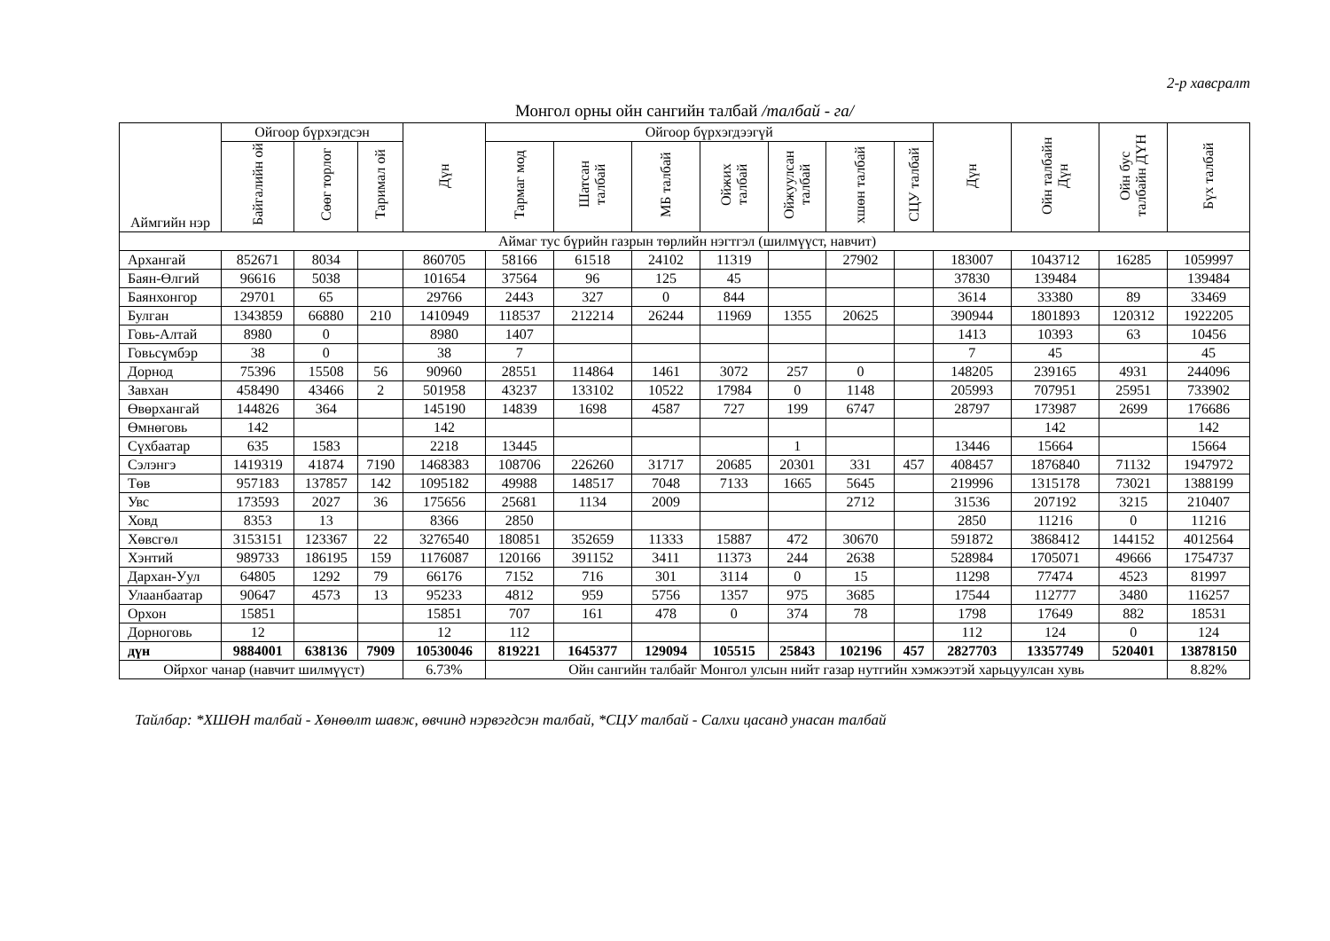2-р хавсралт
Монгол орны ойн сангийн талбай /талбай - га/
| Аймгийн нэр | Ойгоор бүрхэгдсэн | | | Дүн | Ойгоор бүрхэгдээгүй | | | | | | | Дүн | Ойн талбайн Дүн | Ойн бус талбайн ДҮН | Бүх талбай |
| --- | --- | --- | --- | --- | --- | --- | --- | --- | --- | --- | --- | --- | --- | --- | --- |
| | Байгалийн ой | Сөөг торлог | Таримал ой | | Тармаг мод | Шатсан талбай | МБ талбай | Ойжих талбай | Ойжуулсан талбай | хшөн талбай | СЦУ талбай | | | | |
| Аймаг тус бүрийн газрын төрлийн нэгтгэл (шилмүүст, навчит) | | | | | | | | | | | | | | | |
| Архангай | 852671 | 8034 | | 860705 | 58166 | 61518 | 24102 | 11319 | | 27902 | | 183007 | 1043712 | 16285 | 1059997 |
| Баян-Өлгий | 96616 | 5038 | | 101654 | 37564 | 96 | 125 | 45 | | | | 37830 | 139484 | | 139484 |
| Баянхонгор | 29701 | 65 | | 29766 | 2443 | 327 | 0 | 844 | | | | 3614 | 33380 | 89 | 33469 |
| Булган | 1343859 | 66880 | 210 | 1410949 | 118537 | 212214 | 26244 | 11969 | 1355 | 20625 | | 390944 | 1801893 | 120312 | 1922205 |
| Говь-Алтай | 8980 | 0 | | 8980 | 1407 | | | | | | | 1413 | 10393 | 63 | 10456 |
| Говьсүмбэр | 38 | 0 | | 38 | 7 | | | | | | | 7 | 45 | | 45 |
| Дорнод | 75396 | 15508 | 56 | 90960 | 28551 | 114864 | 1461 | 3072 | 257 | 0 | | 148205 | 239165 | 4931 | 244096 |
| Завхан | 458490 | 43466 | 2 | 501958 | 43237 | 133102 | 10522 | 17984 | 0 | 1148 | | 205993 | 707951 | 25951 | 733902 |
| Өвөрхангай | 144826 | 364 | | 145190 | 14839 | 1698 | 4587 | 727 | 199 | 6747 | | 28797 | 173987 | 2699 | 176686 |
| Өмнөговь | 142 | | | 142 | | | | | | | | | 142 | | 142 |
| Сүхбаатар | 635 | 1583 | | 2218 | 13445 | | | | 1 | | | 13446 | 15664 | | 15664 |
| Сэлэнгэ | 1419319 | 41874 | 7190 | 1468383 | 108706 | 226260 | 31717 | 20685 | 20301 | 331 | 457 | 408457 | 1876840 | 71132 | 1947972 |
| Төв | 957183 | 137857 | 142 | 1095182 | 49988 | 148517 | 7048 | 7133 | 1665 | 5645 | | 219996 | 1315178 | 73021 | 1388199 |
| Увс | 173593 | 2027 | 36 | 175656 | 25681 | 1134 | 2009 | | | 2712 | | 31536 | 207192 | 3215 | 210407 |
| Ховд | 8353 | 13 | | 8366 | 2850 | | | | | | | 2850 | 11216 | 0 | 11216 |
| Хөвсгөл | 3153151 | 123367 | 22 | 3276540 | 180851 | 352659 | 11333 | 15887 | 472 | 30670 | | 591872 | 3868412 | 144152 | 4012564 |
| Хэнтий | 989733 | 186195 | 159 | 1176087 | 120166 | 391152 | 3411 | 11373 | 244 | 2638 | | 528984 | 1705071 | 49666 | 1754737 |
| Дархан-Уул | 64805 | 1292 | 79 | 66176 | 7152 | 716 | 301 | 3114 | 0 | 15 | | 11298 | 77474 | 4523 | 81997 |
| Улаанбаатар | 90647 | 4573 | 13 | 95233 | 4812 | 959 | 5756 | 1357 | 975 | 3685 | | 17544 | 112777 | 3480 | 116257 |
| Орхон | 15851 | | | 15851 | 707 | 161 | 478 | 0 | 374 | 78 | | 1798 | 17649 | 882 | 18531 |
| Дорноговь | 12 | | | 12 | 112 | | | | | | | 112 | 124 | 0 | 124 |
| дүн | 9884001 | 638136 | 7909 | 10530046 | 819221 | 1645377 | 129094 | 105515 | 25843 | 102196 | 457 | 2827703 | 13357749 | 520401 | 13878150 |
| Ойрхог чанар (навчит шилмүүст) | | | | 6.73% | Ойн сангийн талбайг Монгол улсын нийт газар нутгийн хэмжээтэй харьцуулсан хувь | | | | | | | | | | 8.82% |
Тайлбар: *ХШӨН талбай - Хөнөөлт шавж, өвчинд нэрвэгдсэн талбай, *СЦУ талбай - Салхи цасанд унасан талбай